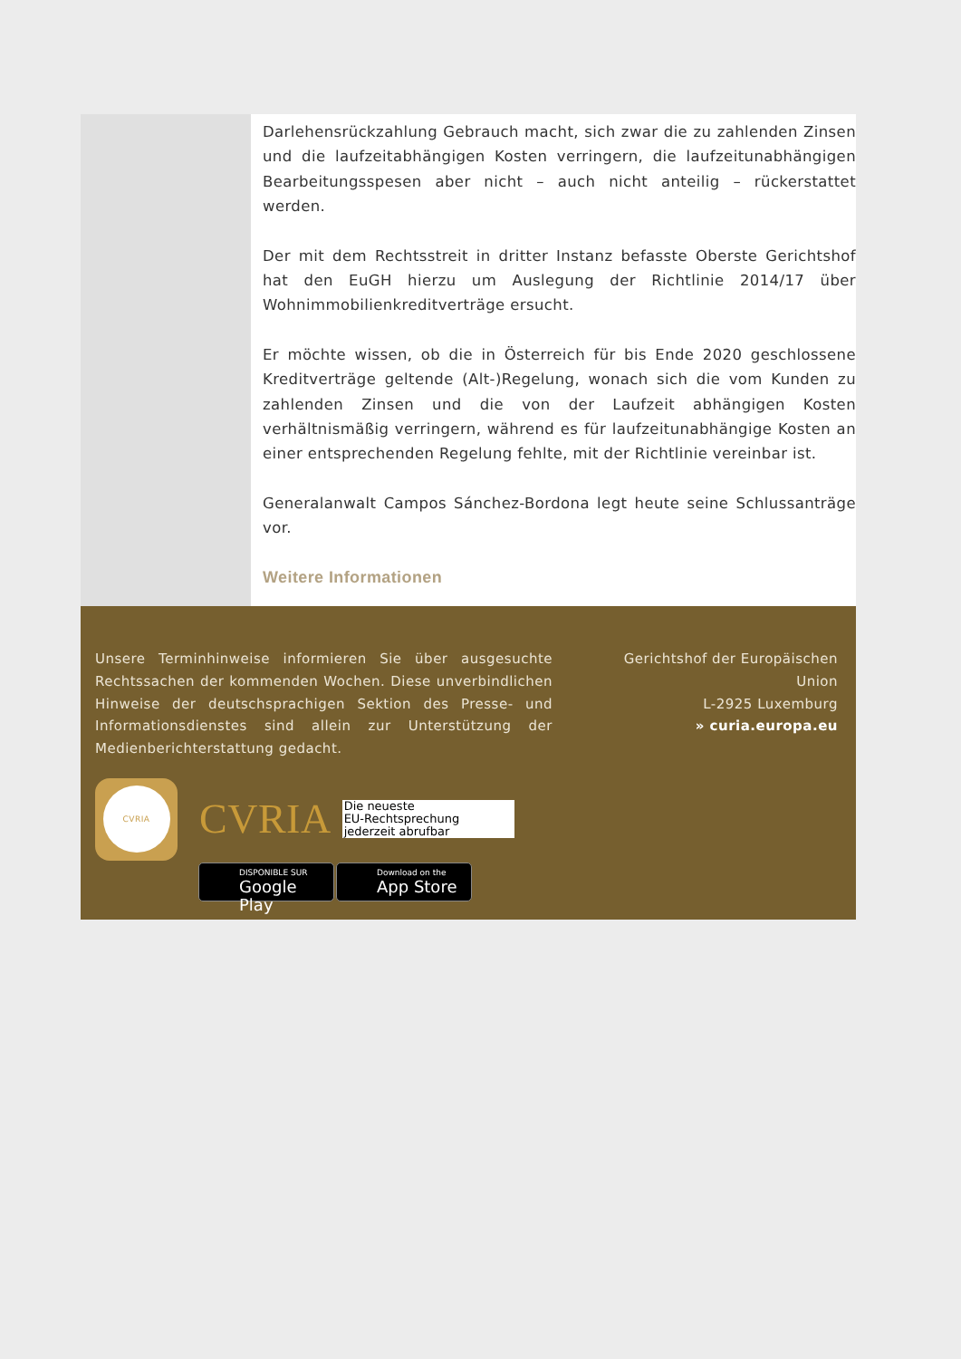Darlehensrückzahlung Gebrauch macht, sich zwar die zu zahlenden Zinsen und die laufzeitabhängigen Kosten verringern, die laufzeitunabhängigen Bearbeitungsspesen aber nicht – auch nicht anteilig – rückerstattet werden.
Der mit dem Rechtsstreit in dritter Instanz befasste Oberste Gerichtshof hat den EuGH hierzu um Auslegung der Richtlinie 2014/17 über Wohnimmobilienkreditverträge ersucht.
Er möchte wissen, ob die in Österreich für bis Ende 2020 geschlossene Kreditverträge geltende (Alt-)Regelung, wonach sich die vom Kunden zu zahlenden Zinsen und die von der Laufzeit abhängigen Kosten verhältnismäßig verringern, während es für laufzeitunabhängige Kosten an einer entsprechenden Regelung fehlte, mit der Richtlinie vereinbar ist.
Generalanwalt Campos Sánchez-Bordona legt heute seine Schlussanträge vor.
Weitere Informationen
Unsere Terminhinweise informieren Sie über ausgesuchte Rechtssachen der kommenden Wochen. Diese unverbindlichen Hinweise der deutschsprachigen Sektion des Presse- und Informationsdienstes sind allein zur Unterstützung der Medienberichterstattung gedacht.
Gerichtshof der Europäischen Union
L-2925 Luxemburg
» curia.europa.eu
CVRIA
CVRIA
Die neueste
EU-Rechtsprechung
jederzeit abrufbar
DISPONIBLE SUR
Google Play
Download on the
App Store